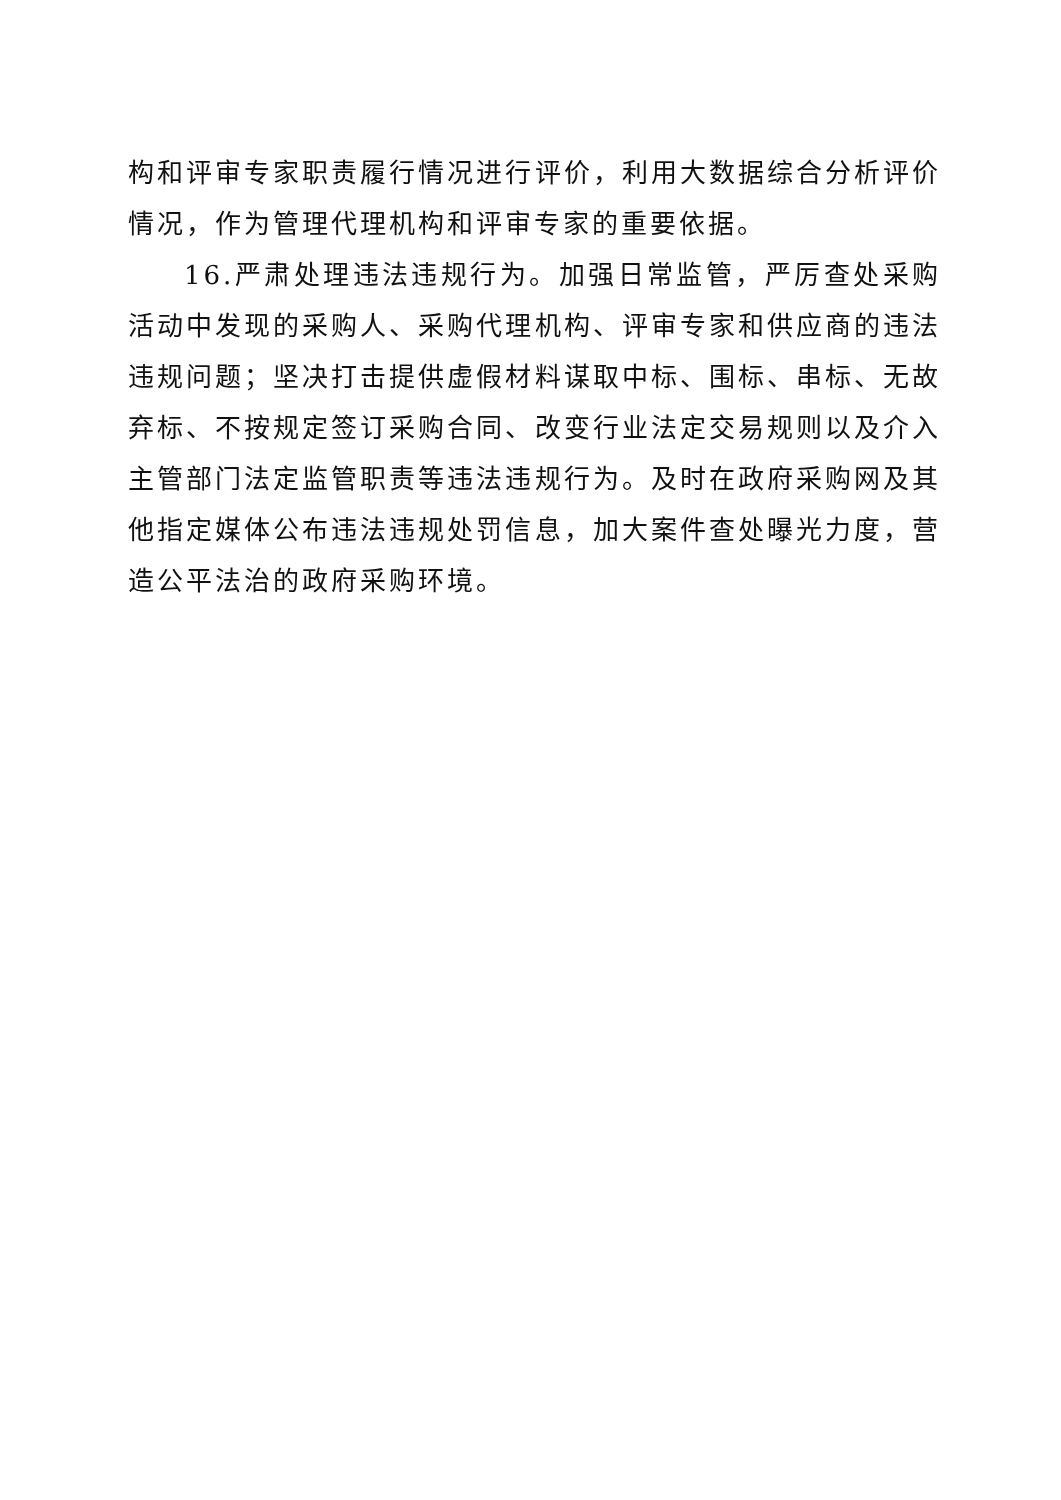构和评审专家职责履行情况进行评价，利用大数据综合分析评价情况，作为管理代理机构和评审专家的重要依据。
16.严肃处理违法违规行为。加强日常监管，严厉查处采购活动中发现的采购人、采购代理机构、评审专家和供应商的违法违规问题；坚决打击提供虚假材料谋取中标、围标、串标、无故弃标、不按规定签订采购合同、改变行业法定交易规则以及介入主管部门法定监管职责等违法违规行为。及时在政府采购网及其他指定媒体公布违法违规处罚信息，加大案件查处曝光力度，营造公平法治的政府采购环境。